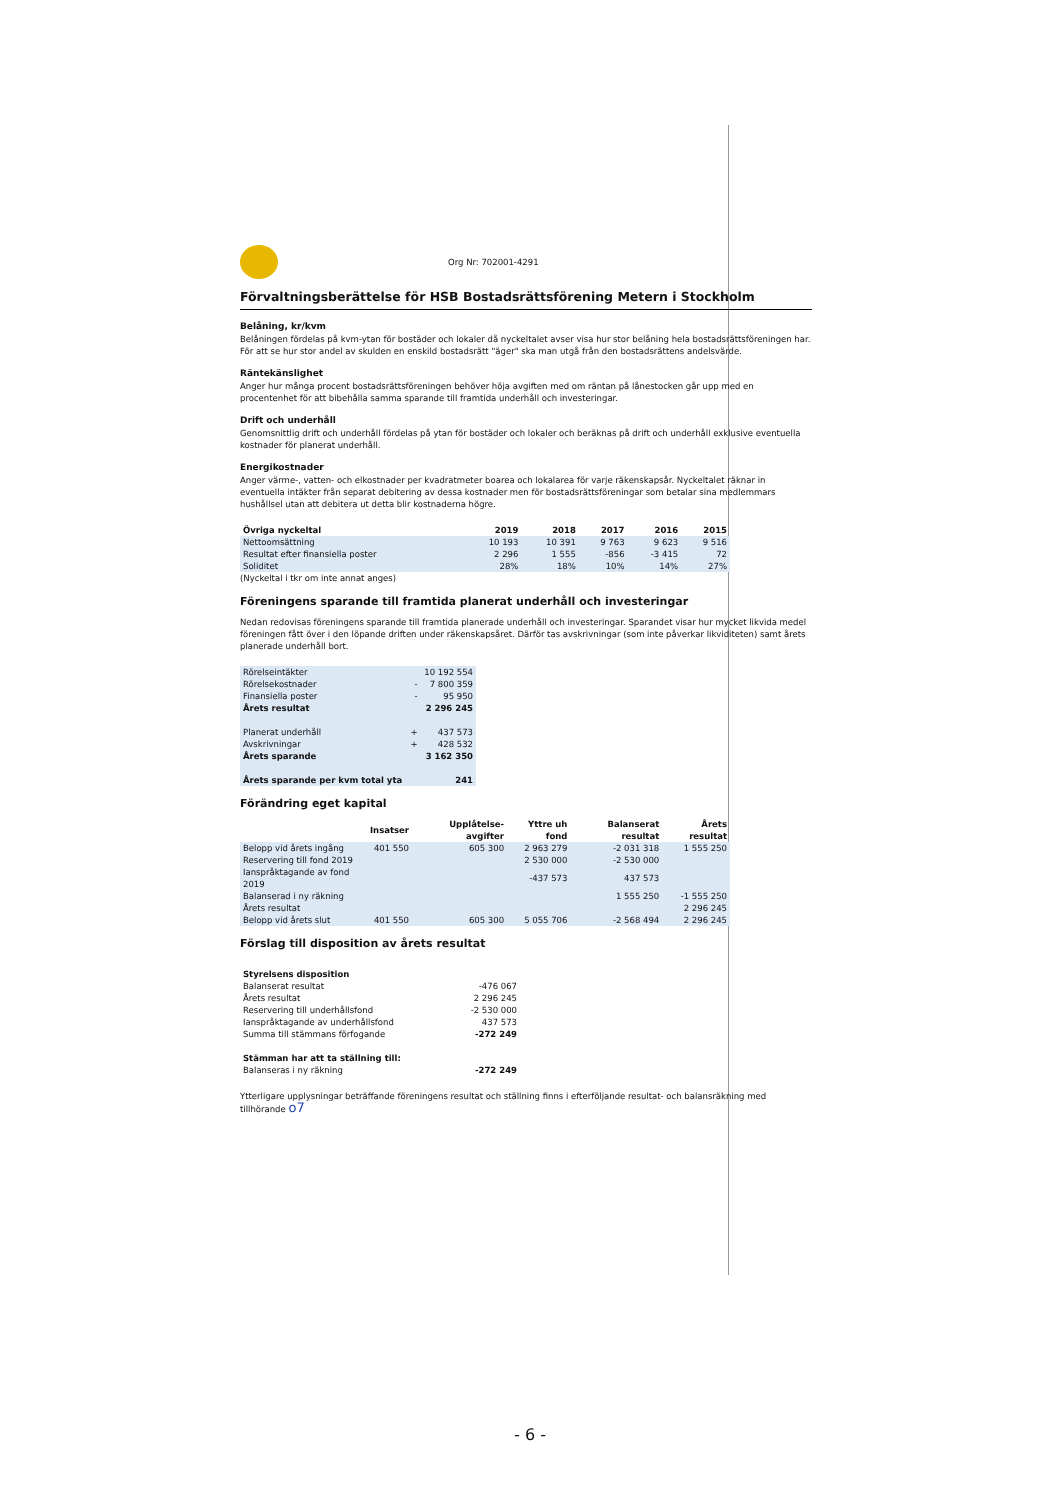Org Nr: 702001-4291
Förvaltningsberättelse för HSB Bostadsrättsförening Metern i Stockholm
Belåning, kr/kvm
Belåningen fördelas på kvm-ytan för bostäder och lokaler då nyckeltalet avser visa hur stor belåning hela bostadsrättsföreningen har. För att se hur stor andel av skulden en enskild bostadsrätt "äger" ska man utgå från den bostadsrättens andelsvärde.
Räntekänslighet
Anger hur många procent bostadsrättsföreningen behöver höja avgiften med om räntan på lånestocken går upp med en procentenhet för att bibehålla samma sparande till framtida underhåll och investeringar.
Drift och underhåll
Genomsnittlig drift och underhåll fördelas på ytan för bostäder och lokaler och beräknas på drift och underhåll exklusive eventuella kostnader för planerat underhåll.
Energikostnader
Anger värme-, vatten- och elkostnader per kvadratmeter boarea och lokalarea för varje räkenskapsår. Nyckeltalet räknar in eventuella intäkter från separat debitering av dessa kostnader men för bostadsrättsföreningar som betalar sina medlemmars hushållsel utan att debitera ut detta blir kostnaderna högre.
| Övriga nyckeltal | 2019 | 2018 | 2017 | 2016 | 2015 |
| --- | --- | --- | --- | --- | --- |
| Nettoomsättning | 10 193 | 10 391 | 9 763 | 9 623 | 9 516 |
| Resultat efter finansiella poster | 2 296 | 1 555 | -856 | -3 415 | 72 |
| Soliditet | 28% | 18% | 10% | 14% | 27% |
(Nyckeltal i tkr om inte annat anges)
Föreningens sparande till framtida planerat underhåll och investeringar
Nedan redovisas föreningens sparande till framtida planerade underhåll och investeringar. Sparandet visar hur mycket likvida medel föreningen fått över i den löpande driften under räkenskapsåret. Därför tas avskrivningar (som inte påverkar likviditeten) samt årets planerade underhåll bort.
| Rörelseintäkter | | 10 192 554 |
| Rörelsekostnader | - | 7 800 359 |
| Finansiella poster | - | 95 950 |
| Årets resultat | | 2 296 245 |
| Planerat underhåll | + | 437 573 |
| Avskrivningar | + | 428 532 |
| Årets sparande | | 3 162 350 |
| Årets sparande per kvm total yta | | 241 |
Förändring eget kapital
| | Insatser | Upplåtelse- avgifter | Yttre uh fond | Balanserat resultat | Årets resultat |
| --- | --- | --- | --- | --- | --- |
| Belopp vid årets ingång | 401 550 | 605 300 | 2 963 279 | -2 031 318 | 1 555 250 |
| Reservering till fond 2019 | | | 2 530 000 | -2 530 000 | |
| Ianspråktagande av fond 2019 | | | -437 573 | 437 573 | |
| Balanserad i ny räkning | | | | 1 555 250 | -1 555 250 |
| Årets resultat | | | | | 2 296 245 |
| Belopp vid årets slut | 401 550 | 605 300 | 5 055 706 | -2 568 494 | 2 296 245 |
Förslag till disposition av årets resultat
| Styrelsens disposition | |
| Balanserat resultat | -476 067 |
| Årets resultat | 2 296 245 |
| Reservering till underhållsfond | -2 530 000 |
| Ianspråktagande av underhållsfond | 437 573 |
| Summa till stämmans förfogande | -272 249 |
| Stämman har att ta ställning till: | |
| Balanseras i ny räkning | -272 249 |
Ytterligare upplysningar beträffande föreningens resultat och ställning finns i efterföljande resultat- och balansräkning med tillhörande o7
- 6 -